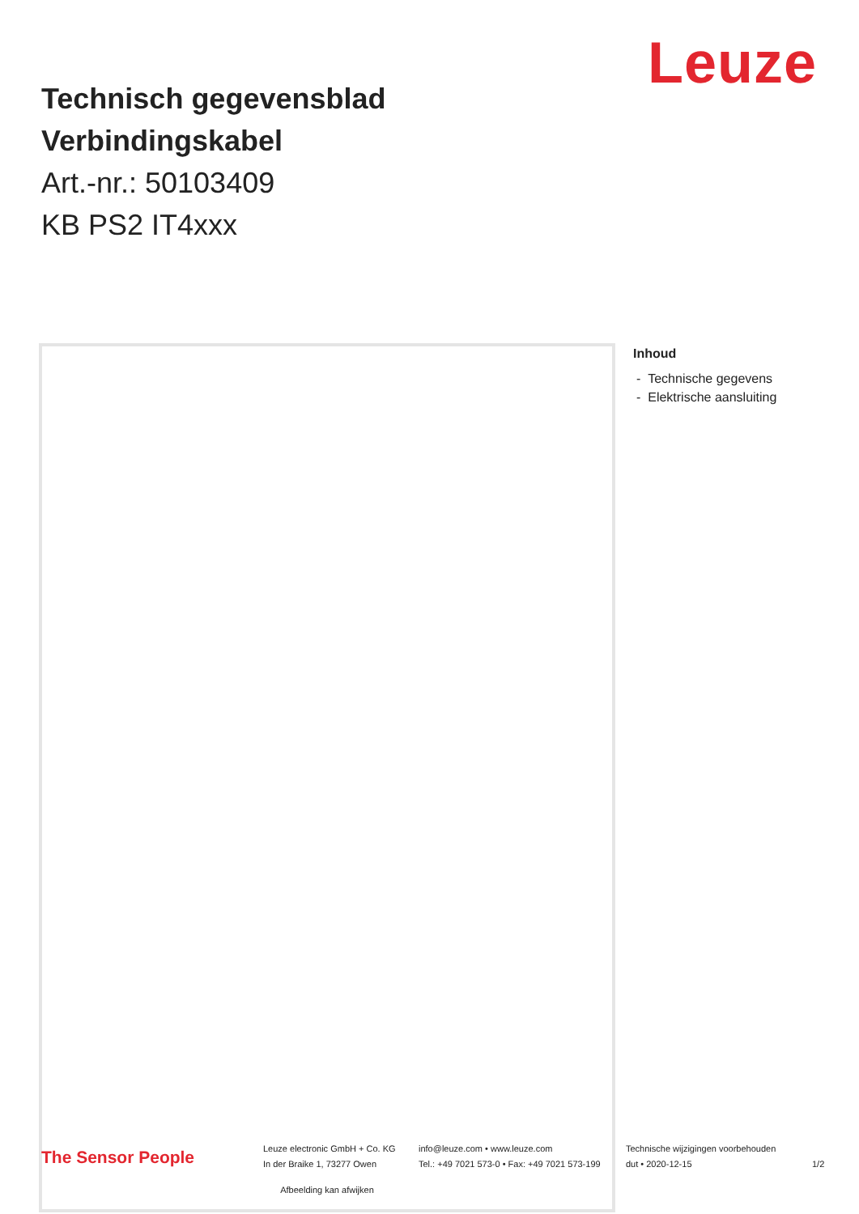Leuze
Technisch gegevensblad
Verbindingskabel
Art.-nr.: 50103409
KB PS2 IT4xxx
Afbeelding kan afwijken
Inhoud
- Technische gegevens
- Elektrische aansluiting
The Sensor People
Leuze electronic GmbH + Co. KG
In der Braike 1, 73277 Owen
info@leuze.com • www.leuze.com
Tel.: +49 7021 573-0 • Fax: +49 7021 573-199
Technische wijzigingen voorbehouden
dut • 2020-12-15
1/2